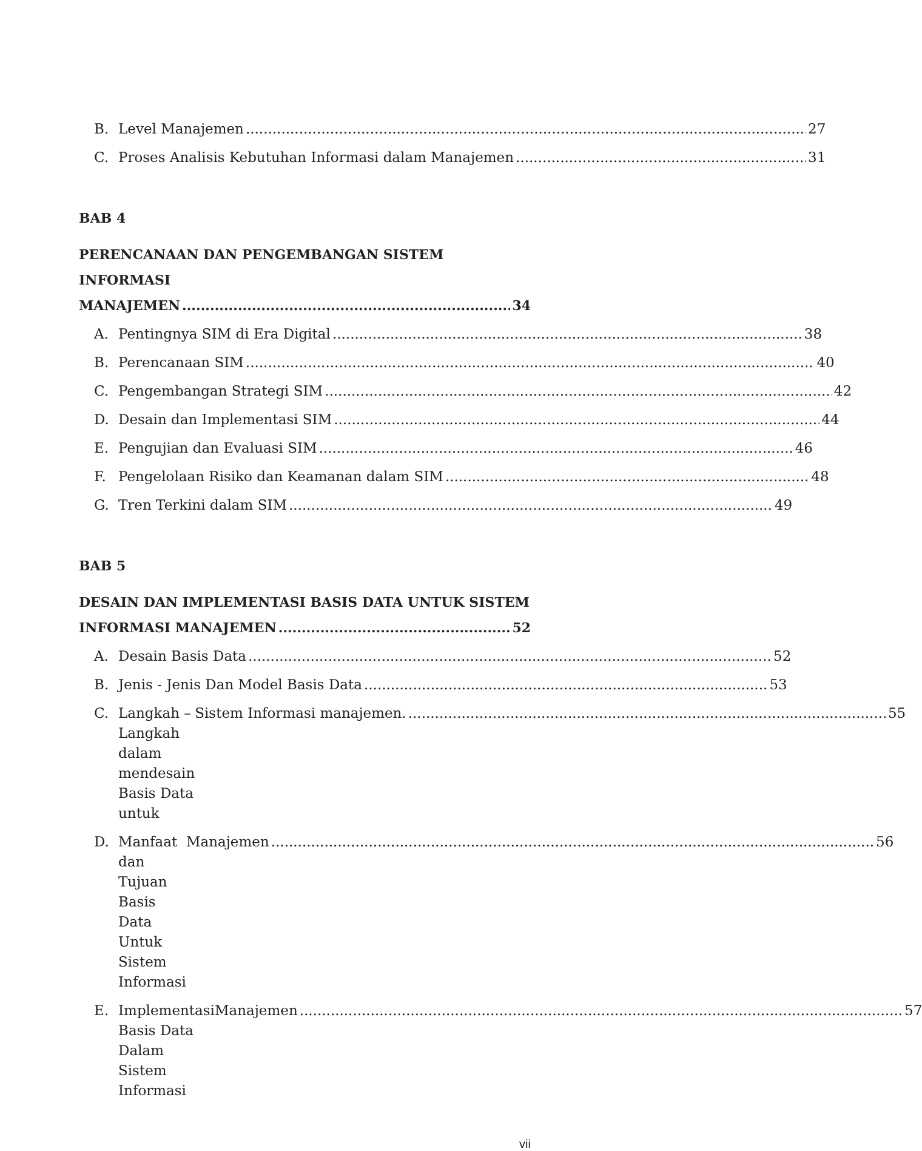B. Level Manajemen 27
C. Proses Analisis Kebutuhan Informasi dalam Manajemen 31
BAB 4
PERENCANAAN DAN PENGEMBANGAN SISTEM INFORMASI
MANAJEMEN 34
A. Pentingnya SIM di Era Digital 38
B. Perencanaan SIM 40
C. Pengembangan Strategi SIM 42
D. Desain dan Implementasi SIM 44
E. Pengujian dan Evaluasi SIM 46
F. Pengelolaan Risiko dan Keamanan dalam SIM 48
G. Tren Terkini dalam SIM 49
BAB 5
DESAIN DAN IMPLEMENTASI BASIS DATA UNTUK SISTEM
INFORMASI MANAJEMEN 52
A. Desain Basis Data 52
B. Jenis - Jenis Dan Model Basis Data 53
C. Langkah – Langkah dalam mendesain Basis Data untuk Sistem Informasi manajemen. 55
D. Manfaat dan Tujuan Basis Data Untuk Sistem Informasi Manajemen 56
E. Implementasi Basis Data Dalam Sistem Informasi Manajemen 57
vii